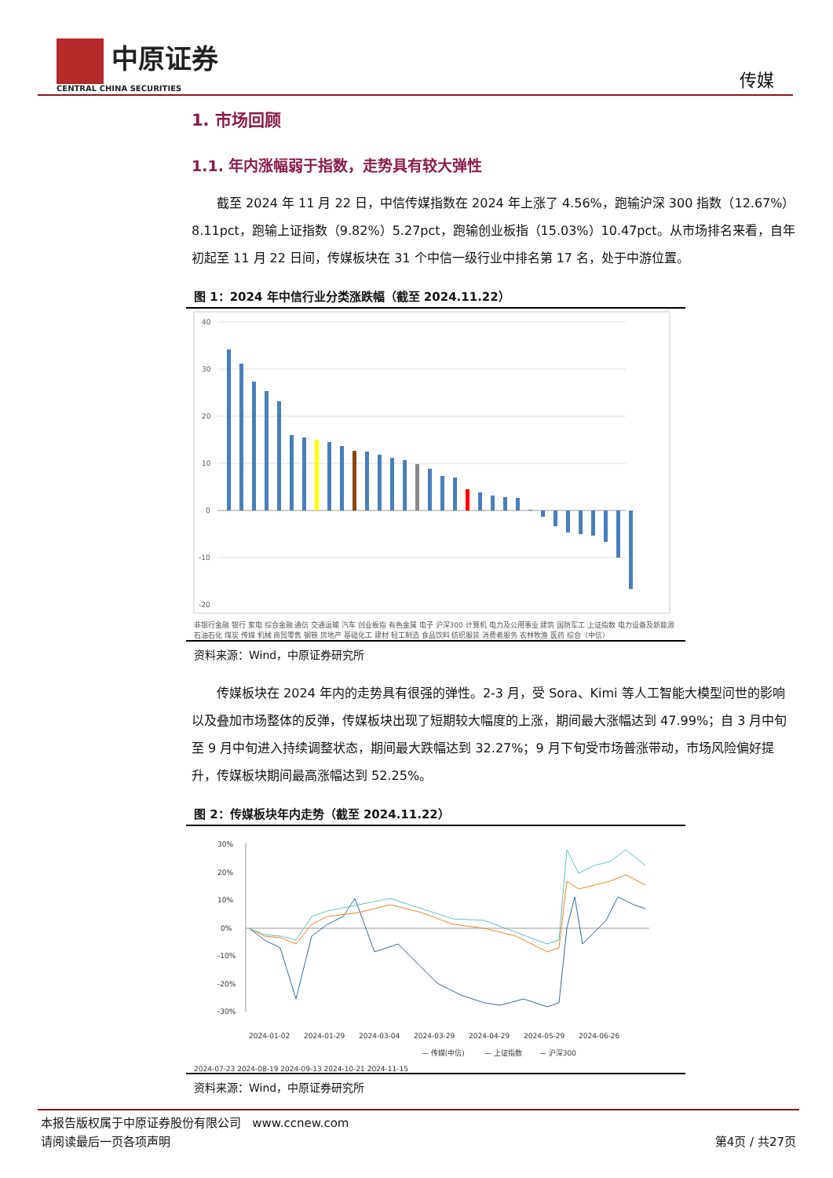中原证券
CENTRAL CHINA SECURITIES
传媒
1. 市场回顾
1.1. 年内涨幅弱于指数，走势具有较大弹性
截至 2024 年 11 月 22 日，中信传媒指数在 2024 年上涨了 4.56%，跑输沪深 300 指数（12.67%）8.11pct，跑输上证指数（9.82%）5.27pct，跑输创业板指（15.03%）10.47pct。从市场排名来看，自年初起至 11 月 22 日间，传媒板块在 31 个中信一级行业中排名第 17 名，处于中游位置。
图 1：2024 年中信行业分类涨跌幅（截至 2024.11.22）
40
30
20
10
0
-10
-20
非银行金融 银行 家电 综合金融 通信 交通运输 汽车 创业板指 有色金属 电子 沪深300 计算机 电力及公用事业 建筑 国防军工 上证指数 电力设备及新能源 石油石化 煤炭 传媒 机械 商贸零售 钢铁 房地产 基础化工 建材 轻工制造 食品饮料 纺织服装 消费者服务 农林牧渔 医药 综合（中信）
资料来源：Wind，中原证券研究所
传媒板块在 2024 年内的走势具有很强的弹性。2-3 月，受 Sora、Kimi 等人工智能大模型问世的影响以及叠加市场整体的反弹，传媒板块出现了短期较大幅度的上涨，期间最大涨幅达到 47.99%；自 3 月中旬至 9 月中旬进入持续调整状态，期间最大跌幅达到 32.27%；9 月下旬受市场普涨带动，市场风险偏好提升，传媒板块期间最高涨幅达到 52.25%。
图 2：传媒板块年内走势（截至 2024.11.22）
30%
20%
10%
0%
-10%
-20%
-30%
2024-01-02
2024-01-29
2024-03-04
2024-03-29
2024-04-29
2024-05-29
2024-06-26
— 传媒(中信)
— 上证指数
— 沪深300
2024-07-23 2024-08-19 2024-09-13 2024-10-21 2024-11-15
资料来源：Wind，中原证券研究所
本报告版权属于中原证券股份有限公司 www.ccnew.com
请阅读最后一页各项声明 第4页 / 共27页